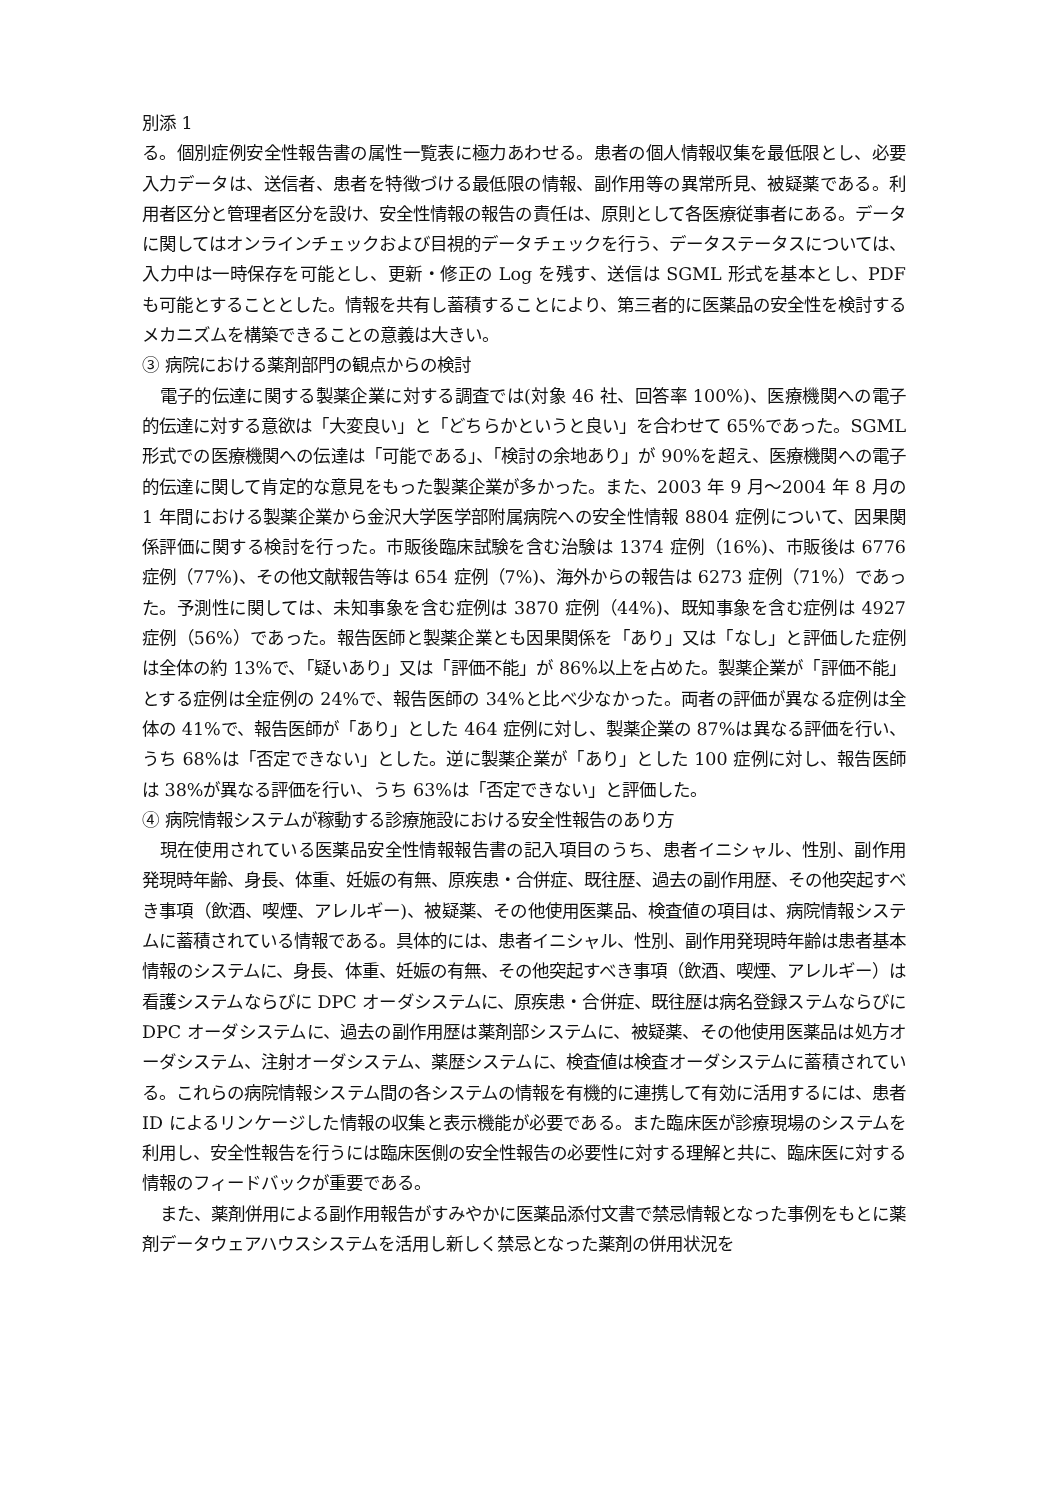別添 1
る。個別症例安全性報告書の属性一覧表に極力あわせる。患者の個人情報収集を最低限とし、必要入力データは、送信者、患者を特徴づける最低限の情報、副作用等の異常所見、被疑薬である。利用者区分と管理者区分を設け、安全性情報の報告の責任は、原則として各医療従事者にある。データに関してはオンラインチェックおよび目視的データチェックを行う、データステータスについては、入力中は一時保存を可能とし、更新・修正の Log を残す、送信は SGML 形式を基本とし、PDF も可能とすることとした。情報を共有し蓄積することにより、第三者的に医薬品の安全性を検討するメカニズムを構築できることの意義は大きい。
③ 病院における薬剤部門の観点からの検討
電子的伝達に関する製薬企業に対する調査では(対象 46 社、回答率 100%)、医療機関への電子的伝達に対する意欲は「大変良い」と「どちらかというと良い」を合わせて 65%であった。SGML 形式での医療機関への伝達は「可能である」、「検討の余地あり」が 90%を超え、医療機関への電子的伝達に関して肯定的な意見をもった製薬企業が多かった。また、2003 年 9 月～2004 年 8 月の 1 年間における製薬企業から金沢大学医学部附属病院への安全性情報 8804 症例について、因果関係評価に関する検討を行った。市販後臨床試験を含む治験は 1374 症例（16%)、市販後は 6776 症例（77%)、その他文献報告等は 654 症例（7%)、海外からの報告は 6273 症例（71%）であった。予測性に関しては、未知事象を含む症例は 3870 症例（44%)、既知事象を含む症例は 4927 症例（56%）であった。報告医師と製薬企業とも因果関係を「あり」又は「なし」と評価した症例は全体の約 13%で、「疑いあり」又は「評価不能」が 86%以上を占めた。製薬企業が「評価不能」とする症例は全症例の 24%で、報告医師の 34%と比べ少なかった。両者の評価が異なる症例は全体の 41%で、報告医師が「あり」とした 464 症例に対し、製薬企業の 87%は異なる評価を行い、うち 68%は「否定できない」とした。逆に製薬企業が「あり」とした 100 症例に対し、報告医師は 38%が異なる評価を行い、うち 63%は「否定できない」と評価した。
④ 病院情報システムが稼動する診療施設における安全性報告のあり方
現在使用されている医薬品安全性情報報告書の記入項目のうち、患者イニシャル、性別、副作用発現時年齢、身長、体重、妊娠の有無、原疾患・合併症、既往歴、過去の副作用歴、その他突起すべき事項（飲酒、喫煙、アレルギー)、被疑薬、その他使用医薬品、検査値の項目は、病院情報システムに蓄積されている情報である。具体的には、患者イニシャル、性別、副作用発現時年齢は患者基本情報のシステムに、身長、体重、妊娠の有無、その他突起すべき事項（飲酒、喫煙、アレルギー）は看護システムならびに DPC オーダシステムに、原疾患・合併症、既往歴は病名登録ステムならびに DPC オーダシステムに、過去の副作用歴は薬剤部システムに、被疑薬、その他使用医薬品は処方オーダシステム、注射オーダシステム、薬歴システムに、検査値は検査オーダシステムに蓄積されている。これらの病院情報システム間の各システムの情報を有機的に連携して有効に活用するには、患者 ID によるリンケージした情報の収集と表示機能が必要である。また臨床医が診療現場のシステムを利用し、安全性報告を行うには臨床医側の安全性報告の必要性に対する理解と共に、臨床医に対する情報のフィードバックが重要である。
また、薬剤併用による副作用報告がすみやかに医薬品添付文書で禁忌情報となった事例をもとに薬剤データウェアハウスシステムを活用し新しく禁忌となった薬剤の併用状況を